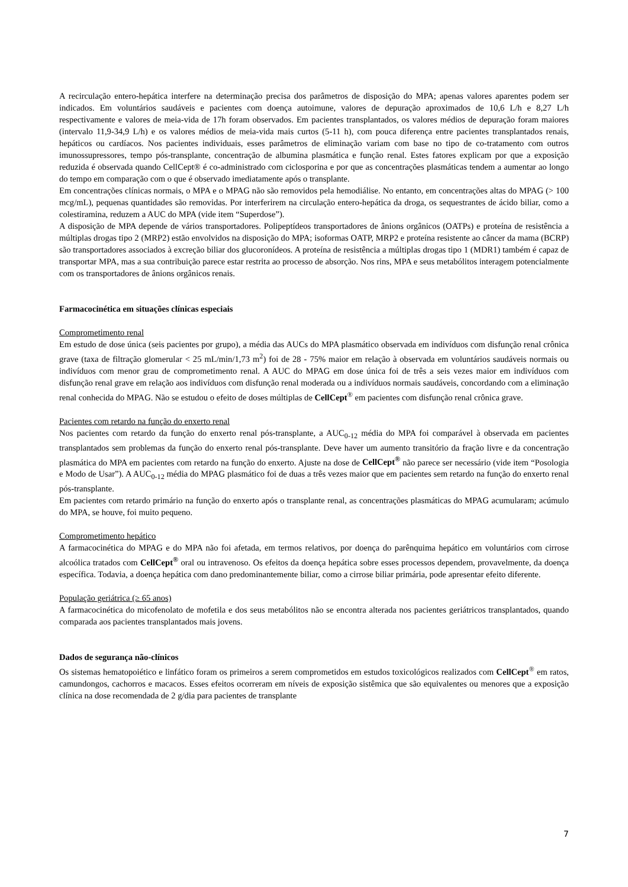A recirculação entero-hepática interfere na determinação precisa dos parâmetros de disposição do MPA; apenas valores aparentes podem ser indicados. Em voluntários saudáveis e pacientes com doença autoimune, valores de depuração aproximados de 10,6 L/h e 8,27 L/h respectivamente e valores de meia-vida de 17h foram observados. Em pacientes transplantados, os valores médios de depuração foram maiores (intervalo 11,9-34,9 L/h) e os valores médios de meia-vida mais curtos (5-11 h), com pouca diferença entre pacientes transplantados renais, hepáticos ou cardíacos. Nos pacientes individuais, esses parâmetros de eliminação variam com base no tipo de co-tratamento com outros imunossupressores, tempo pós-transplante, concentração de albumina plasmática e função renal. Estes fatores explicam por que a exposição reduzida é observada quando CellCept® é co-administrado com ciclosporina e por que as concentrações plasmáticas tendem a aumentar ao longo do tempo em comparação com o que é observado imediatamente após o transplante.
Em concentrações clínicas normais, o MPA e o MPAG não são removidos pela hemodiálise. No entanto, em concentrações altas do MPAG (> 100 mcg/mL), pequenas quantidades são removidas. Por interferirem na circulação entero-hepática da droga, os sequestrantes de ácido biliar, como a colestiramina, reduzem a AUC do MPA (vide item “Superdose”).
A disposição de MPA depende de vários transportadores. Polipeptídeos transportadores de ânions orgânicos (OATPs) e proteína de resistência a múltiplas drogas tipo 2 (MRP2) estão envolvidos na disposição do MPA; isoformas OATP, MRP2 e proteína resistente ao câncer da mama (BCRP) são transportadores associados à excreção biliar dos glucoronídeos. A proteína de resistência a múltiplas drogas tipo 1 (MDR1) também é capaz de transportar MPA, mas a sua contribuição parece estar restrita ao processo de absorção. Nos rins, MPA e seus metabólitos interagem potencialmente com os transportadores de ânions orgânicos renais.
Farmacocinética em situações clínicas especiais
Comprometimento renal
Em estudo de dose única (seis pacientes por grupo), a média das AUCs do MPA plasmático observada em indivíduos com disfunção renal crônica grave (taxa de filtração glomerular < 25 mL/min/1,73 m<sup>2</sup>) foi de 28 - 75% maior em relação à observada em voluntários saudáveis normais ou indivíduos com menor grau de comprometimento renal. A AUC do MPAG em dose única foi de três a seis vezes maior em indivíduos com disfunção renal grave em relação aos indivíduos com disfunção renal moderada ou a indivíduos normais saudáveis, concordando com a eliminação renal conhecida do MPAG. Não se estudou o efeito de doses múltiplas de CellCept<sup>®</sup> em pacientes com disfunção renal crônica grave.
Pacientes com retardo na função do enxerto renal
Nos pacientes com retardo da função do enxerto renal pós-transplante, a AUC<sub>0-12</sub> média do MPA foi comparável à observada em pacientes transplantados sem problemas da função do enxerto renal pós-transplante. Deve haver um aumento transitório da fração livre e da concentração plasmática do MPA em pacientes com retardo na função do enxerto. Ajuste na dose de CellCept<sup>®</sup> não parece ser necessário (vide item “Posologia e Modo de Usar”). A AUC<sub>0-12</sub> média do MPAG plasmático foi de duas a três vezes maior que em pacientes sem retardo na função do enxerto renal pós-transplante.
Em pacientes com retardo primário na função do enxerto após o transplante renal, as concentrações plasmáticas do MPAG acumularam; acúmulo do MPA, se houve, foi muito pequeno.
Comprometimento hepático
A farmacocinética do MPAG e do MPA não foi afetada, em termos relativos, por doença do parênquima hepático em voluntários com cirrose alcoólica tratados com CellCept<sup>®</sup> oral ou intravenoso. Os efeitos da doença hepática sobre esses processos dependem, provavelmente, da doença específica. Todavia, a doença hepática com dano predominantemente biliar, como a cirrose biliar primária, pode apresentar efeito diferente.
População geriátrica (≥ 65 anos)
A farmacocinética do micofenolato de mofetila e dos seus metabólitos não se encontra alterada nos pacientes geriátricos transplantados, quando comparada aos pacientes transplantados mais jovens.
Dados de segurança não-clínicos
Os sistemas hematopoiético e linfático foram os primeiros a serem comprometidos em estudos toxicológicos realizados com CellCept<sup>®</sup> em ratos, camundongos, cachorros e macacos. Esses efeitos ocorreram em níveis de exposição sistêmica que são equivalentes ou menores que a exposição clínica na dose recomendada de 2 g/dia para pacientes de transplante
7